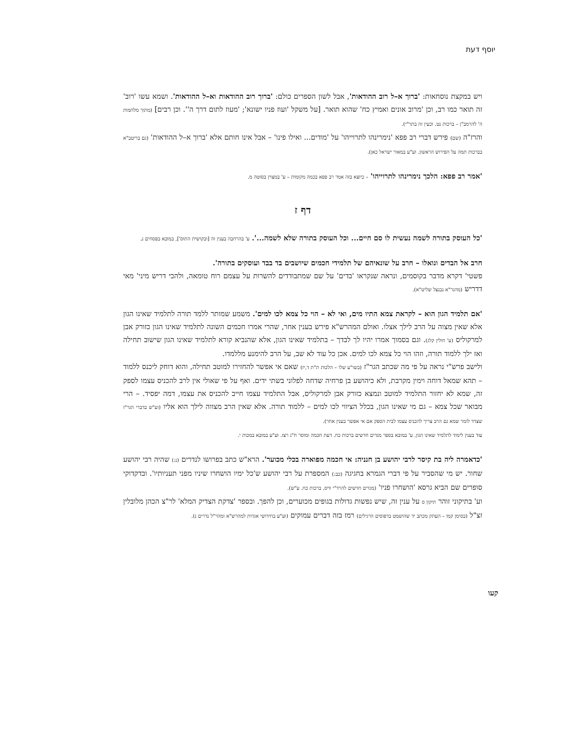יוסף דעת
ויש במקצת נוסחאות: 'ברוך א–ל רוב ההודאות', אבל לשון הספרים כולם: 'ברוך רוב ההודאות וא–ל ההודאות'. ושמא עשו 'רוב' זה תואר כמו רב, וכן 'מרוב אונים ואמיץ כח' שהוא תואר. [על משקל 'ועוז פניו ישונא'; 'מעוז לתום דרך ה''. וכן רבים] (מתוך מלחמות ה' להרמב"ן – ברכות נט. וכעין זה בתר"י).
והרז"ה (שם) פירש דברי רב פפא 'נימרינהו לתרוייהו' על 'מודים... ואילו פינו' – אבל אינו חותם אלא 'ברוך א–ל ההודאות' (גם בריטב"א בברכות תמה על הפירוש הראשון. וע"ע במאור ישראל כאן).
'אמר רב פפא: הלכך נימרינהו לתרוייהו' – כיוצא בזה אמר רב פפא בכמה מקומות – ע' במצוין בסוטה מ.
דף ז
'כל העוסק בתורה לשמה נעשית לו סם חיים... וכל העוסק בתורה שלא לשמה...'. ע' בהרחבה בענין זה [ובקושית התוס'], במובא בפסחים נ.
חרב אל הבדים ונואלו – חרב על שונאיהם של תלמידי חכמים שיושבים בד בבד ועוסקים בתורה'.
פשטי' דקרא מדבר בקוסמים, ונראה שנקראו 'בדים' על שם שמתבודדים להשרות על עצמם רוח טומאה, ולהכי דריש מיני' מאי דדריש (מהגר"א נבנצל שליט"א).
'אם תלמיד הגון הוא – לקראת צמא התיו מים, ואי לא – הוי כל צמא לכו למים'. משמע שמותר ללמד תורה לתלמיד שאינו הגון אלא שאין מצוה על הרב לילך אצלו. ואולם המהרש"א פירש בענין אחר, שהרי אמרו חכמים השונה לתלמיד שאינו הגון כזורק אבן למרקוליס (ע' חולין קלג). וגם בסמוך אמרו יהיו לך לבדך – בתלמיד שאינו הגון, אלא שהנביא קורא לתלמיד שאינו הגון שישוב תחילה ואז ילך ללמוד תורה, וזהו הוי כל צמא לכו למים. אכן כל עוד לא שב, על הרב להימנע מללמדו.
ולישב פרש"י נראה על פי מה שכתב הגר"ז (בשו"ע שלו – הלכות ת"ת ד,יז) שאם אי אפשר להחזירו למוטב תחילה, והוא דוחק ליכנס ללמוד – תהא שמאל דוחה וימין מקרבת, ולא כיהושע בן פרחיה שדחה לפלוני בשתי ידים. ואף על פי שאולי אין לרב להכניס עצמו לספק זה, שמא לא יחזור התלמיד למוטב ונמצא כזורק אבן למרקוליס, אבל התלמיד עצמו חייב להכניס את עצמו, דמה יפסיד. – הרי מבואר שכל צמא – גם מי שאינו הגון, בכלל הציווי לכו למים – ללמוד תורה. אלא שאין הרב מצווה לילך הוא אליו (וע"ש בדברי הגר"ז שצדד לומר שמא גם הרב צריך להכניס עצמו לבית הספק אם אי אפשר בענין אחר).
עוד בענין לימוד לתלמיד שאינו הגון, ע' במובא בספר מגדים חדשים ברכות כח. דעת חכמה ומוסר ח"ג רצז. וע"ע במובא במכות י.
'כדאמרה ליה בת קיסר לרבי יהושע בן חנניה: אי חכמה מפוארה בכלי מכוער'. הרא"ש כתב בפרושו לנדרים (נ:) שהיה רבי יהושע שחור. יש מי שהסביר על פי דברי הגמרא בחגיגה (כב:) המספרת על רבי יהושע ש'כל ימיו הושחרו שיניו מפני תעניותיו'. ובדקדוקי סופרים שם הביא גרסא 'הושחרו פניו' (מגדים חדשים להרד"י וויס, ברכות כח. ע"ש).
וע' בתיקוני זוהר תיקון ס על ענין זה, שיש נפשות גדולות בגופים מכוערים, וכן להפך. ובספר 'צדקת הצדיק המלא' לר"צ הכהן מלובלין זצ"ל (בסימן קמו – העתק מכתב יד שהושמט בדפוסים הרגילים) רמז בזה דברים עמוקים (וע"ע בחידושי אגדות למהרש"א ומהר"ל נדרים נ).
קעו